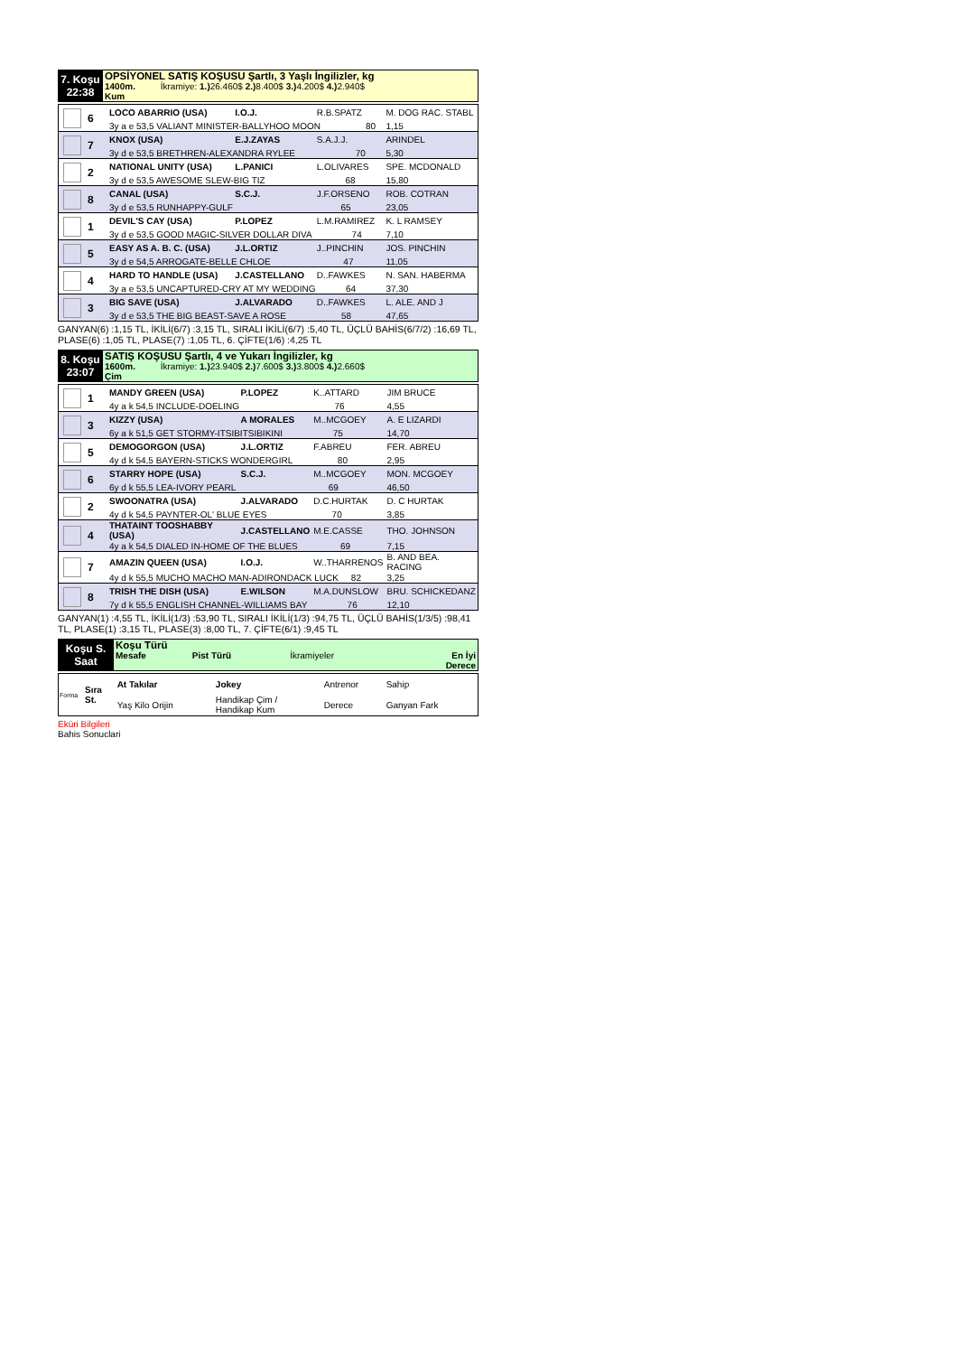| 7. Koşu 22:38 | OPSİYONEL SATIŞ KOŞUSU Şartlı, 3 Yaşlı İngilizler, kg 1400m. İkramiye: 1.) 26.460$ 2.) 8.400$ 3.) 4.200$ 4.) 2.940$ Kum |
| | 6 | LOCO ABARRIO (USA) | I.O.J. | R.B.SPATZ | M. DOG RAC. STABL |
| | | 3y a e 53,5 VALIANT MINISTER-BALLYHOO MOON 80 | | | 1,15 |
| | 7 | KNOX (USA) | E.J.ZAYAS | S.A.J.J. | ARINDEL |
| | | 3y d e 53,5 BRETHREN-ALEXANDRA RYLEE 70 | | | 5,30 |
| | 2 | NATIONAL UNITY (USA) | L.PANICI | L.OLIVARES | SPE. MCDONALD |
| | | 3y d e 53,5 AWESOME SLEW-BIG TIZ 68 | | | 15,80 |
| | 8 | CANAL (USA) | S.C.J. | J.F.ORSENO | ROB. COTRAN |
| | | 3y d e 53,5 RUNHAPPY-GULF 65 | | | 23,05 |
| | 1 | DEVIL'S CAY (USA) | P.LOPEZ | L.M.RAMIREZ | K. L RAMSEY |
| | | 3y d e 53,5 GOOD MAGIC-SILVER DOLLAR DIVA 74 | | | 7,10 |
| | 5 | EASY AS A. B. C. (USA) | J.L.ORTIZ | J..PINCHIN | JOS. PINCHIN |
| | | 3y d e 54,5 ARROGATE-BELLE CHLOE 47 | | | 11,05 |
| | 4 | HARD TO HANDLE (USA) | J.CASTELLANO | D..FAWKES | N. SAN. HABERMA |
| | | 3y a e 53,5 UNCAPTURED-CRY AT MY WEDDING 64 | | | 37,30 |
| | 3 | BIG SAVE (USA) | J.ALVARADO | D..FAWKES | L. ALE. AND J |
| | | 3y d e 53,5 THE BIG BEAST-SAVE A ROSE 58 | | | 47,65 |
GANYAN(6) :1,15 TL, İKİLİ(6/7) :3,15 TL, SIRALI İKİLİ(6/7) :5,40 TL, ÜÇLÜ BAHİS(6/7/2) :16,69 TL, PLASE(6) :1,05 TL, PLASE(7) :1,05 TL, 6. ÇİFTE(1/6) :4,25 TL
| 8. Koşu 23:07 | SATIŞ KOŞUSU Şartlı, 4 ve Yukarı İngilizler, kg 1600m. İkramiye: 1.) 23.940$ 2.) 7.600$ 3.) 3.800$ 4.) 2.660$ Çim |
| | 1 | MANDY GREEN (USA) | P.LOPEZ | K..ATTARD | JIM BRUCE |
| | | 4y a k 54,5 INCLUDE-DOELING 76 | | | 4,55 |
| | 3 | KIZZY (USA) | A MORALES | M..MCGOEY | A. E LIZARDI |
| | | 6y a k 51,5 GET STORMY-ITSIBITSIBIKINI 75 | | | 14,70 |
| | 5 | DEMOGORGON (USA) | J.L.ORTIZ | F.ABREU | FER. ABREU |
| | | 4y d k 54,5 BAYERN-STICKS WONDERGIRL 80 | | | 2,95 |
| | 6 | STARRY HOPE (USA) | S.C.J. | M..MCGOEY | MON. MCGOEY |
| | | 6y d k 55,5 LEA-IVORY PEARL 69 | | | 46,50 |
| | 2 | SWOONATRA (USA) | J.ALVARADO | D.C.HURTAK | D. C HURTAK |
| | | 4y d k 54,5 PAYNTER-OL' BLUE EYES 70 | | | 3,85 |
| | 4 | THATAINT TOOSHABBY (USA) | J.CASTELLANO | M.E.CASSE | THO. JOHNSON |
| | | 4y a k 54,5 DIALED IN-HOME OF THE BLUES 69 | | | 7,15 |
| | 7 | AMAZIN QUEEN (USA) | I.O.J. | W..THARRENOS | B. AND BEA. RACING |
| | | 4y d k 55,5 MUCHO MACHO MAN-ADIRONDACK LUCK 82 | | | 3,25 |
| | 8 | TRISH THE DISH (USA) | E.WILSON | M.A.DUNSLOW | BRU. SCHICKEDANZ |
| | | 7y d k 55,5 ENGLISH CHANNEL-WILLIAMS BAY 76 | | | 12,10 |
GANYAN(1) :4,55 TL, İKİLİ(1/3) :53,90 TL, SIRALI İKİLİ(1/3) :94,75 TL, ÜÇLÜ BAHİS(1/3/5) :98,41 TL, PLASE(1) :3,15 TL, PLASE(3) :8,00 TL, 7. ÇİFTE(6/1) :9,45 TL
| Koşu S. Saat | Koşu Türü / Mesafe / Pist Türü / İkramiyeler / En İyi Derece / |
| Forma | Sıra St. | At Takılar | Jokey | Antrenor | Sahip |
| | | Yaş Kilo Orijin | Handikap Çim / Handikap Kum | Derece | Ganyan Fark |
Eküri Bilgileri
Bahis Sonuclari